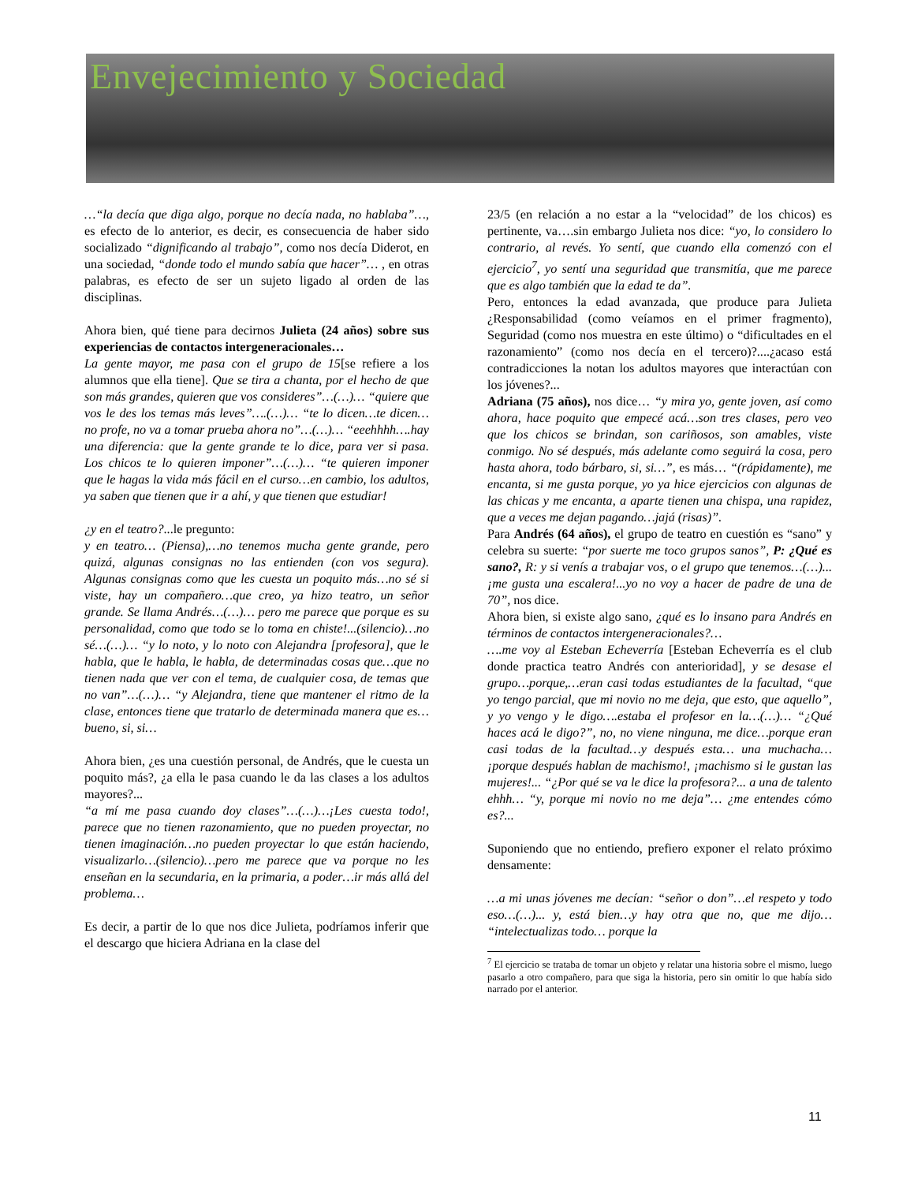Envejecimiento y Sociedad
…“la decía que diga algo, porque no decía nada, no hablaba”…, es efecto de lo anterior, es decir, es consecuencia de haber sido socializado “dignificando al trabajo”, como nos decía Diderot, en una sociedad, “donde todo el mundo sabía que hacer”… , en otras palabras, es efecto de ser un sujeto ligado al orden de las disciplinas.
Ahora bien, qué tiene para decirnos Julieta (24 años) sobre sus experiencias de contactos intergeneracionales…
La gente mayor, me pasa con el grupo de 15[se refiere a los alumnos que ella tiene]. Que se tira a chanta, por el hecho de que son más grandes, quieren que vos consideres”…(…)… “quiere que vos le des los temas más leves”….(…)… “te lo dicen…te dicen…no profe, no va a tomar prueba ahora no”…(…)… “eeehhhh….hay una diferencia: que la gente grande te lo dice, para ver si pasa. Los chicos te lo quieren imponer”…(…)… “te quieren imponer que le hagas la vida más fácil en el curso…en cambio, los adultos, ya saben que tienen que ir a ahí, y que tienen que estudiar!
¿y en el teatro?...le pregunto:
y en teatro… (Piensa),…no tenemos mucha gente grande, pero quizá, algunas consignas no las entienden (con vos segura). Algunas consignas como que les cuesta un poquito más…no sé si viste, hay un compañero…que creo, ya hizo teatro, un señor grande. Se llama Andrés…(…)… pero me parece que porque es su personalidad, como que todo se lo toma en chiste!...(silencio)…no sé…(…)… “y lo noto, y lo noto con Alejandra [profesora], que le habla, que le habla, le habla, de determinadas cosas que…que no tienen nada que ver con el tema, de cualquier cosa, de temas que no van”…(…)… “y Alejandra, tiene que mantener el ritmo de la clase, entonces tiene que tratarlo de determinada manera que es…bueno, si, si…
Ahora bien, ¿es una cuestión personal, de Andrés, que le cuesta un poquito más?, ¿a ella le pasa cuando le da las clases a los adultos mayores?...
“a mí me pasa cuando doy clases”…(…)…¡Les cuesta todo!, parece que no tienen razonamiento, que no pueden proyectar, no tienen imaginación…no pueden proyectar lo que están haciendo, visualizarlo…(silencio)…pero me parece que va porque no les enseñan en la secundaria, en la primaria, a poder…ir más allá del problema…
Es decir, a partir de lo que nos dice Julieta, podríamos inferir que el descargo que hiciera Adriana en la clase del
23/5 (en relación a no estar a la “velocidad” de los chicos) es pertinente, va….sin embargo Julieta nos dice: “yo, lo considero lo contrario, al revés. Yo sentí, que cuando ella comenzó con el ejercicio<sup>7</sup>, yo sentí una seguridad que transmitía, que me parece que es algo también que la edad te da”.
Pero, entonces la edad avanzada, que produce para Julieta ¿Responsabilidad (como veíamos en el primer fragmento), Seguridad (como nos muestra en este último) o “dificultades en el razonamiento” (como nos decía en el tercero)?....¿acaso está contradicciones la notan los adultos mayores que interactúan con los jóvenes?...
Adriana (75 años), nos dice… “y mira yo, gente joven, así como ahora, hace poquito que empecé acá…son tres clases, pero veo que los chicos se brindan, son cariñosos, son amables, viste conmigo. No sé después, más adelante como seguirá la cosa, pero hasta ahora, todo bárbaro, si, si…”, es más… “(rápidamente), me encanta, si me gusta porque, yo ya hice ejercicios con algunas de las chicas y me encanta, a aparte tienen una chispa, una rapidez, que a veces me dejan pagando…jajá (risas)”.
Para Andrés (64 años), el grupo de teatro en cuestión es “sano” y celebra su suerte: “por suerte me toco grupos sanos”, P: ¿Qué es sano?, R: y si venís a trabajar vos, o el grupo que tenemos…(…)...¡me gusta una escalera!...yo no voy a hacer de padre de una de 70”, nos dice.
Ahora bien, si existe algo sano, ¿qué es lo insano para Andrés en términos de contactos intergeneracionales?…
….me voy al Esteban Echeverría [Esteban Echeverría es el club donde practica teatro Andrés con anterioridad], y se desase el grupo…porque,…eran casi todas estudiantes de la facultad, “que yo tengo parcial, que mi novio no me deja, que esto, que aquello”, y yo vengo y le digo….estaba el profesor en la…(…)… “¿Qué haces acá le digo?”, no, no viene ninguna, me dice…porque eran casi todas de la facultad…y después esta… una muchacha… ¡porque después hablan de machismo!, ¡machismo si le gustan las mujeres!... “¿Por qué se va le dice la profesora?... a una de talento ehhh… “y, porque mi novio no me deja”… ¿me entendes cómo es?...
Suponiendo que no entiendo, prefiero exponer el relato próximo densamente:
…a mi unas jóvenes me decían: “señor o don”…el respeto y todo eso…(…)... y, está bien…y hay otra que no, que me dijo… “intelectualizas todo… porque la
<sup>7</sup> El ejercicio se trataba de tomar un objeto y relatar una historia sobre el mismo, luego pasarlo a otro compañero, para que siga la historia, pero sin omitir lo que había sido narrado por el anterior.
11